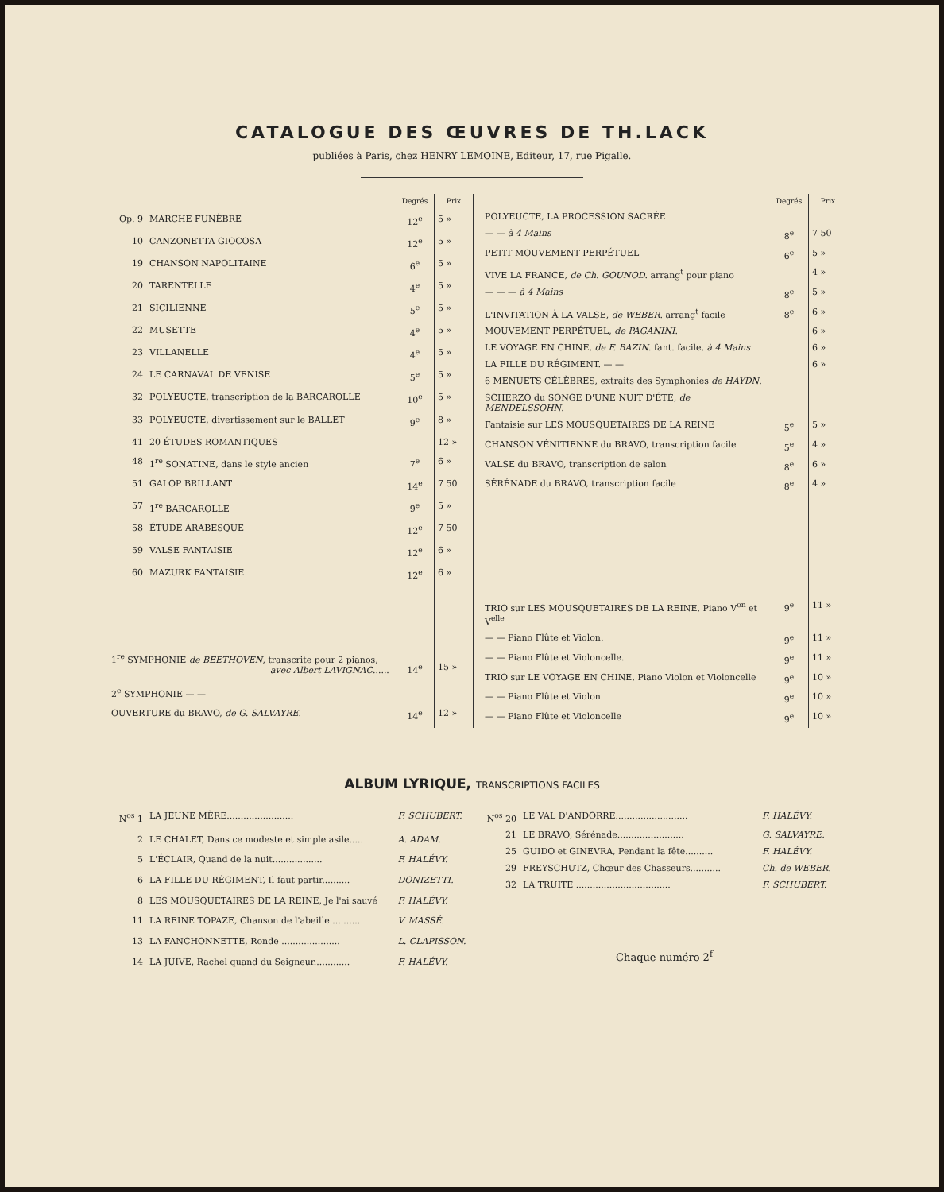CATALOGUE DES ŒUVRES DE TH.LACK
publiées à Paris, chez HENRY LEMOINE, Editeur, 17, rue Pigalle.
| | | Degrés | Prix |
| --- | --- | --- | --- |
| Op. 9 | MARCHE FUNÈBRE | 12<sup>e</sup> | 5 » |
| 10 | CANZONETTA GIOCOSA | 12<sup>e</sup> | 5 » |
| 19 | CHANSON NAPOLITAINE | 6<sup>e</sup> | 5 » |
| 20 | TARENTELLE | 4<sup>e</sup> | 5 » |
| 21 | SICILIENNE | 5<sup>e</sup> | 5 » |
| 22 | MUSETTE | 4<sup>e</sup> | 5 » |
| 23 | VILLANELLE | 4<sup>e</sup> | 5 » |
| 24 | LE CARNAVAL DE VENISE | 5<sup>e</sup> | 5 » |
| 32 | POLYEUCTE, transcription de la BARCAROLLE | 10<sup>e</sup> | 5 » |
| 33 | POLYEUCTE, divertissement sur le BALLET | 9<sup>e</sup> | 8 » |
| 41 | 20 ÉTUDES ROMANTIQUES | | 12 » |
| 48 | 1<sup>re</sup> SONATINE, dans le style ancien | 7<sup>e</sup> | 6 » |
| 51 | GALOP BRILLANT | 14<sup>e</sup> | 7 50 |
| 57 | 1<sup>re</sup> BARCAROLLE | 9<sup>e</sup> | 5 » |
| 58 | ÉTUDE ARABESQUE | 12<sup>e</sup> | 7 50 |
| 59 | VALSE FANTAISIE | 12<sup>e</sup> | 6 » |
| 60 | MAZURK FANTAISIE | 12<sup>e</sup> | 6 » |
| 1<sup>re</sup> SYMPHONIE de BEETHOVEN , transcrite pour 2 pianos, avec Albert LAVIGNAC ...... | | 14<sup>e</sup> | 15 » |
| 2<sup>e</sup> SYMPHONIE — — | | | |
| OUVERTURE du BRAVO, de G. SALVAYRE . | | 14<sup>e</sup> | 12 » |
| | Degrés | Prix |
| --- | --- | --- |
| POLYEUCTE, LA PROCESSION SACRÉE. | | |
| — — à 4 Mains | 8<sup>e</sup> | 7 50 |
| PETIT MOUVEMENT PERPÉTUEL | 6<sup>e</sup> | 5 » |
| VIVE LA FRANCE, de Ch. GOUNOD . arrang<sup>t</sup> pour piano | | 4 » |
| — — — à 4 Mains | 8<sup>e</sup> | 5 » |
| L'INVITATION À LA VALSE, de WEBER . arrang<sup>t</sup> facile | 8<sup>e</sup> | 6 » |
| MOUVEMENT PERPÉTUEL, de PAGANINI . | | 6 » |
| LE VOYAGE EN CHINE, de F. BAZIN . fant. facile, à 4 Mains | | 6 » |
| LA FILLE DU RÉGIMENT. — — | | 6 » |
| 6 MENUETS CÉLÈBRES, extraits des Symphonies de HAYDN . | | |
| SCHERZO du SONGE D'UNE NUIT D'ÉTÉ, de MENDELSSOHN . | | |
| Fantaisie sur LES MOUSQUETAIRES DE LA REINE | 5<sup>e</sup> | 5 » |
| CHANSON VÉNITIENNE du BRAVO, transcription facile | 5<sup>e</sup> | 4 » |
| VALSE du BRAVO, transcription de salon | 8<sup>e</sup> | 6 » |
| SÉRÉNADE du BRAVO, transcription facile | 8<sup>e</sup> | 4 » |
| TRIO sur LES MOUSQUETAIRES DE LA REINE, Piano V<sup>on</sup> et V<sup>elle</sup> | 9<sup>e</sup> | 11 » |
| — — Piano Flûte et Violon. | 9<sup>e</sup> | 11 » |
| — — Piano Flûte et Violoncelle. | 9<sup>e</sup> | 11 » |
| TRIO sur LE VOYAGE EN CHINE, Piano Violon et Violoncelle | 9<sup>e</sup> | 10 » |
| — — Piano Flûte et Violon | 9<sup>e</sup> | 10 » |
| — — Piano Flûte et Violoncelle | 9<sup>e</sup> | 10 » |
ALBUM LYRIQUE, TRANSCRIPTIONS FACILES
| N<sup>os</sup> 1 | LA JEUNE MÈRE........................ | F. SCHUBERT. |
| 2 | LE CHALET, Dans ce modeste et simple asile..... | A. ADAM. |
| 5 | L'ÉCLAIR, Quand de la nuit.................. | F. HALÉVY. |
| 6 | LA FILLE DU RÉGIMENT, Il faut partir.......... | DONIZETTI. |
| 8 | LES MOUSQUETAIRES DE LA REINE, Je l'ai sauvé | F. HALÉVY. |
| 11 | LA REINE TOPAZE, Chanson de l'abeille .......... | V. MASSÉ. |
| 13 | LA FANCHONNETTE, Ronde ..................... | L. CLAPISSON. |
| 14 | LA JUIVE, Rachel quand du Seigneur............. | F. HALÉVY. |
| N<sup>os</sup> 20 | LE VAL D'ANDORRE.......................... | F. HALÉVY. |
| 21 | LE BRAVO, Sérénade........................ | G. SALVAYRE. |
| 25 | GUIDO et GINEVRA, Pendant la fête.......... | F. HALÉVY. |
| 29 | FREYSCHUTZ, Chœur des Chasseurs........... | Ch. de WEBER. |
| 32 | LA TRUITE .................................. | F. SCHUBERT. |
Chaque numéro 2<sup>f</sup>